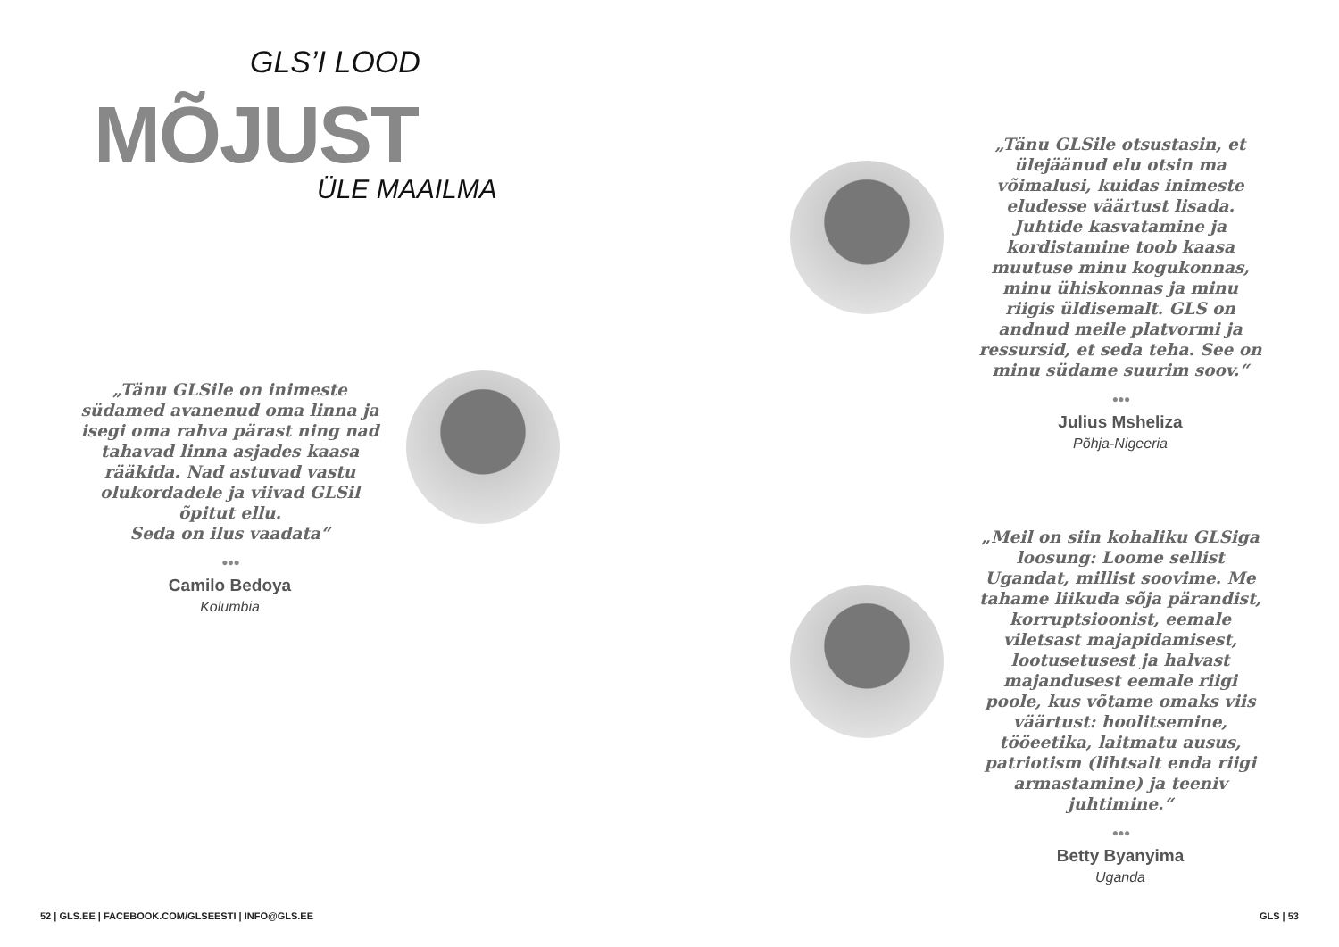GLS’I LOOD
MÕJUST
ÜLE MAAILMA
„Tänu GLSile on inimeste südamed avanenud oma linna ja isegi oma rahva pärast ning nad tahavad linna asjades kaasa rääkida. Nad astuvad vastu olukordadele ja viivad GLSil õpitut ellu.
Seda on ilus vaadata“
● ● ●
Camilo Bedoya
Kolumbia
„Tänu GLSile otsustasin, et ülejäänud elu otsin ma võimalusi, kuidas inimeste eludesse väärtust lisada. Juhtide kasvatamine ja kordistamine toob kaasa muutuse minu kogukonnas, minu ühiskonnas ja minu riigis üldisemalt. GLS on andnud meile platvormi ja ressursid, et seda teha. See on minu südame suurim soov.“
● ● ●
Julius Msheliza
Põhja-Nigeeria
„Meil on siin kohaliku GLSiga loosung: Loome sellist Ugandat, millist soovime. Me tahame liikuda sõja pärandist, korruptsioonist, eemale viletsast majapidamisest, lootusetusest ja halvast majandusest eemale riigi poole, kus võtame omaks viis väärtust: hoolitsemine, tööeetika, laitmatu ausus, patriotism (lihtsalt enda riigi armastamine) ja teeniv juhtimine.“
● ● ●
Betty Byanyima
Uganda
52 | GLS.EE | FACEBOOK.COM/GLSEESTI | INFO@GLS.EE GLS | 53